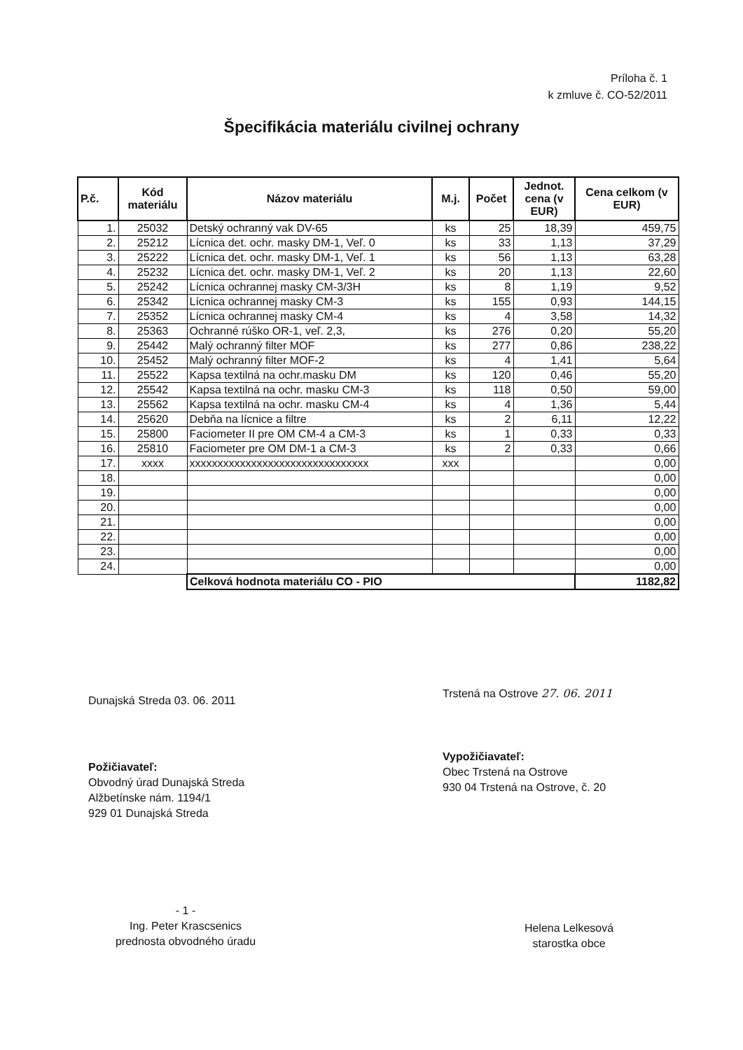Príloha č. 1
k zmluve č. CO-52/2011
Špecifikácia materiálu civilnej ochrany
| P.č. | Kód materiálu | Názov materiálu | M.j. | Počet | Jednot. cena (v EUR) | Cena celkom (v EUR) |
| --- | --- | --- | --- | --- | --- | --- |
| 1. | 25032 | Detský ochranný vak DV-65 | ks | 25 | 18,39 | 459,75 |
| 2. | 25212 | Lícnica det. ochr. masky DM-1, Veľ. 0 | ks | 33 | 1,13 | 37,29 |
| 3. | 25222 | Lícnica det. ochr. masky DM-1, Veľ. 1 | ks | 56 | 1,13 | 63,28 |
| 4. | 25232 | Lícnica det. ochr. masky DM-1, Veľ. 2 | ks | 20 | 1,13 | 22,60 |
| 5. | 25242 | Lícnica ochrannej masky CM-3/3H | ks | 8 | 1,19 | 9,52 |
| 6. | 25342 | Lícnica ochrannej masky CM-3 | ks | 155 | 0,93 | 144,15 |
| 7. | 25352 | Lícnica ochrannej masky CM-4 | ks | 4 | 3,58 | 14,32 |
| 8. | 25363 | Ochranné rúško OR-1, veľ. 2,3, | ks | 276 | 0,20 | 55,20 |
| 9. | 25442 | Malý ochranný filter MOF | ks | 277 | 0,86 | 238,22 |
| 10. | 25452 | Malý ochranný filter MOF-2 | ks | 4 | 1,41 | 5,64 |
| 11. | 25522 | Kapsa textilná na ochr.masku DM | ks | 120 | 0,46 | 55,20 |
| 12. | 25542 | Kapsa textilná na ochr. masku CM-3 | ks | 118 | 0,50 | 59,00 |
| 13. | 25562 | Kapsa textilná na ochr. masku CM-4 | ks | 4 | 1,36 | 5,44 |
| 14. | 25620 | Debňa na lícnice a filtre | ks | 2 | 6,11 | 12,22 |
| 15. | 25800 | Faciometer II pre OM CM-4 a CM-3 | ks | 1 | 0,33 | 0,33 |
| 16. | 25810 | Faciometer pre OM DM-1 a CM-3 | ks | 2 | 0,33 | 0,66 |
| 17. | xxxx | xxxxxxxxxxxxxxxxxxxxxxxxxxxxxxxx | xxx | | | 0,00 |
| 18. | | | | | | 0,00 |
| 19. | | | | | | 0,00 |
| 20. | | | | | | 0,00 |
| 21. | | | | | | 0,00 |
| 22. | | | | | | 0,00 |
| 23. | | | | | | 0,00 |
| 24. | | | | | | 0,00 |
| | | Celková hodnota materiálu CO - PIO | | | | 1182,82 |
Dunajská Streda 03. 06. 2011
Trstená na Ostrove 27. 06. 2011
Požičiavateľ:
Obvodný úrad Dunajská Streda
Alžbetínske nám. 1194/1
929 01 Dunajská Streda
Vypožičiavateľ:
Obec Trstená na Ostrove
930 04 Trstená na Ostrove, č. 20
- 1 -
Ing. Peter Krascsenics
prednosta obvodného úradu
Helena Lelkesová
starostka obce